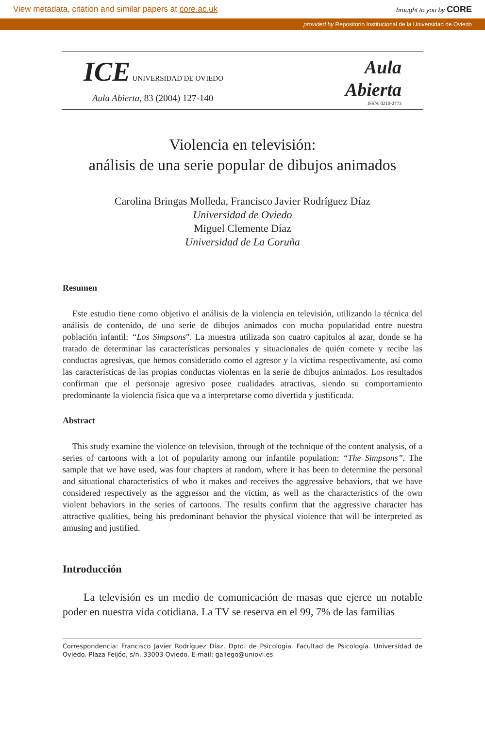View metadata, citation and similar papers at core.ac.uk brought to you by CORE
provided by Repositorio Institucional de la Universidad de Oviedo
ICE UNIVERSIDAD DE OVIEDO
Aula Abierta, 83 (2004) 127-140
Aula
Abierta
ISSN: 0210-2773
Violencia en televisión:
análisis de una serie popular de dibujos animados
Carolina Bringas Molleda, Francisco Javier Rodríguez Díaz
Universidad de Oviedo
Miguel Clemente Díaz
Universidad de La Coruña
Resumen
Este estudio tiene como objetivo el análisis de la violencia en televisión, utilizando la técnica del análisis de contenido, de una serie de dibujos animados con mucha popularidad entre nuestra población infantil: “Los Simpsons”. La muestra utilizada son cuatro capítulos al azar, donde se ha tratado de determinar las características personales y situacionales de quién comete y recibe las conductas agresivas, que hemos considerado como el agresor y la víctima respectivamente, así como las características de las propias conductas violentas en la serie de dibujos animados. Los resultados confirman que el personaje agresivo posee cualidades atractivas, siendo su comportamiento predominante la violencia física que va a interpretarse como divertida y justificada.
Abstract
This study examine the violence on television, through of the technique of the content analysis, of a series of cartoons with a lot of popularity among our infantile population: “The Simpsons”. The sample that we have used, was four chapters at random, where it has been to determine the personal and situational characteristics of who it makes and receives the aggressive behaviors, that we have considered respectively as the aggressor and the victim, as well as the characteristics of the own violent behaviors in the series of cartoons. The results confirm that the aggressive character has attractive qualities, being his predominant behavior the physical violence that will be interpreted as amusing and justified.
Introducción
La televisión es un medio de comunicación de masas que ejerce un notable poder en nuestra vida cotidiana. La TV se reserva en el 99, 7% de las familias
Correspondencia: Francisco Javier Rodríguez Díaz. Dpto. de Psicología. Facultad de Psicología. Universidad de Oviedo. Plaza Feijóo, s/n. 33003 Oviedo. E-mail: gallego@uniovi.es